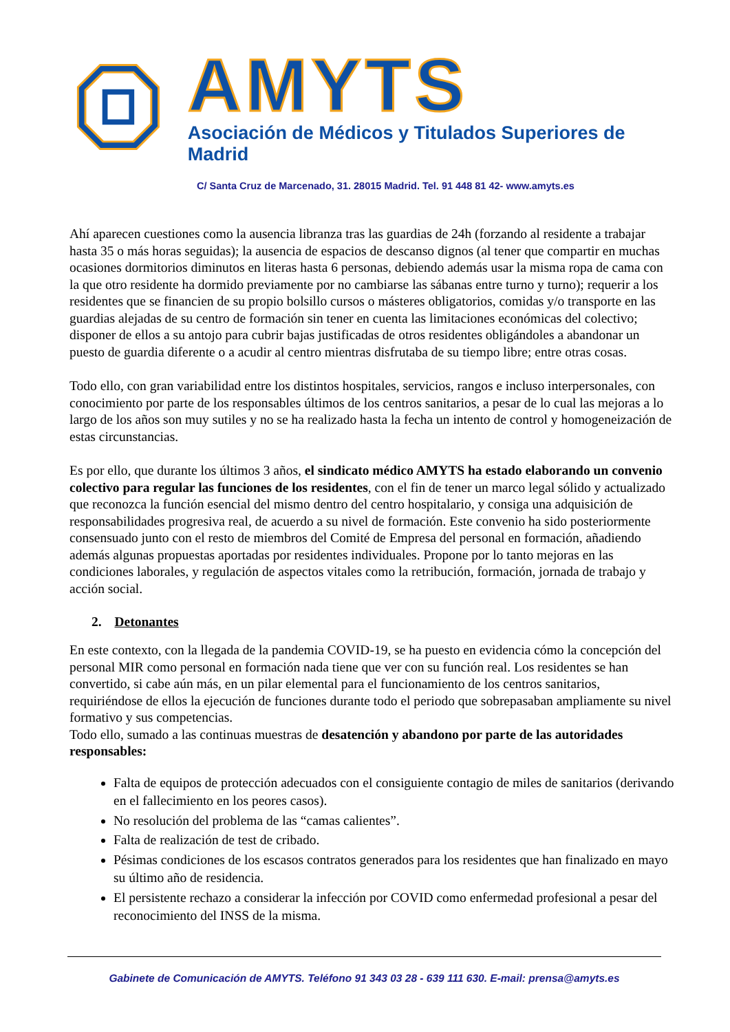AMYTS
Asociación de Médicos y Titulados Superiores de Madrid
C/ Santa Cruz de Marcenado, 31. 28015 Madrid. Tel. 91 448 81 42- www.amyts.es
Ahí aparecen cuestiones como la ausencia libranza tras las guardias de 24h (forzando al residente a trabajar hasta 35 o más horas seguidas); la ausencia de espacios de descanso dignos (al tener que compartir en muchas ocasiones dormitorios diminutos en literas hasta 6 personas, debiendo además usar la misma ropa de cama con la que otro residente ha dormido previamente por no cambiarse las sábanas entre turno y turno); requerir a los residentes que se financien de su propio bolsillo cursos o másteres obligatorios, comidas y/o transporte en las guardias alejadas de su centro de formación sin tener en cuenta las limitaciones económicas del colectivo; disponer de ellos a su antojo para cubrir bajas justificadas de otros residentes obligándoles a abandonar un puesto de guardia diferente o a acudir al centro mientras disfrutaba de su tiempo libre; entre otras cosas.
Todo ello, con gran variabilidad entre los distintos hospitales, servicios, rangos e incluso interpersonales, con conocimiento por parte de los responsables últimos de los centros sanitarios, a pesar de lo cual las mejoras a lo largo de los años son muy sutiles y no se ha realizado hasta la fecha un intento de control y homogeneización de estas circunstancias.
Es por ello, que durante los últimos 3 años, el sindicato médico AMYTS ha estado elaborando un convenio colectivo para regular las funciones de los residentes, con el fin de tener un marco legal sólido y actualizado que reconozca la función esencial del mismo dentro del centro hospitalario, y consiga una adquisición de responsabilidades progresiva real, de acuerdo a su nivel de formación. Este convenio ha sido posteriormente consensuado junto con el resto de miembros del Comité de Empresa del personal en formación, añadiendo además algunas propuestas aportadas por residentes individuales. Propone por lo tanto mejoras en las condiciones laborales, y regulación de aspectos vitales como la retribución, formación, jornada de trabajo y acción social.
2. Detonantes
En este contexto, con la llegada de la pandemia COVID-19, se ha puesto en evidencia cómo la concepción del personal MIR como personal en formación nada tiene que ver con su función real. Los residentes se han convertido, si cabe aún más, en un pilar elemental para el funcionamiento de los centros sanitarios, requiriéndose de ellos la ejecución de funciones durante todo el periodo que sobrepasaban ampliamente su nivel formativo y sus competencias.
Todo ello, sumado a las continuas muestras de desatención y abandono por parte de las autoridades responsables:
Falta de equipos de protección adecuados con el consiguiente contagio de miles de sanitarios (derivando en el fallecimiento en los peores casos).
No resolución del problema de las “camas calientes”.
Falta de realización de test de cribado.
Pésimas condiciones de los escasos contratos generados para los residentes que han finalizado en mayo su último año de residencia.
El persistente rechazo a considerar la infección por COVID como enfermedad profesional a pesar del reconocimiento del INSS de la misma.
Gabinete de Comunicación de AMYTS. Teléfono 91 343 03 28 - 639 111 630. E-mail: prensa@amyts.es